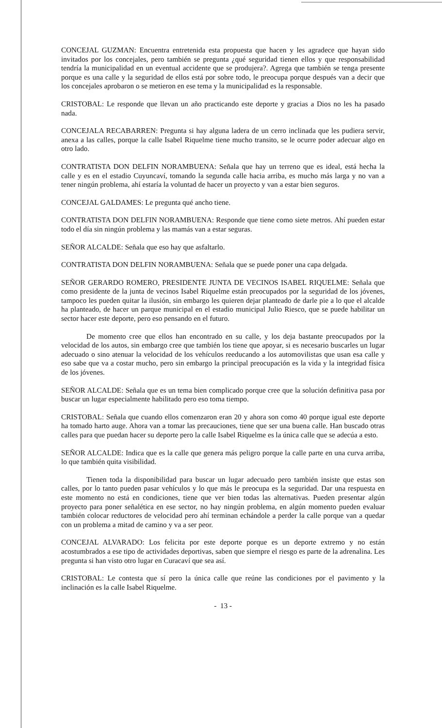CONCEJAL GUZMAN: Encuentra entretenida esta propuesta que hacen y les agradece que hayan sido invitados por los concejales, pero también se pregunta ¿qué seguridad tienen ellos y que responsabilidad tendría la municipalidad en un eventual accidente que se produjera?. Agrega que también se tenga presente porque es una calle y la seguridad de ellos está por sobre todo, le preocupa porque después van a decir que los concejales aprobaron o se metieron en ese tema y la municipalidad es la responsable.
CRISTOBAL: Le responde que llevan un año practicando este deporte y gracias a Dios no les ha pasado nada.
CONCEJALA RECABARREN: Pregunta si hay alguna ladera de un cerro inclinada que les pudiera servir, anexa a las calles, porque la calle Isabel Riquelme tiene mucho transito, se le ocurre poder adecuar algo en otro lado.
CONTRATISTA DON DELFIN NORAMBUENA: Señala que hay un terreno que es ideal, está hecha la calle y es en el estadio Cuyuncaví, tomando la segunda calle hacia arriba, es mucho más larga y no van a tener ningún problema, ahí estaría la voluntad de hacer un proyecto y van a estar bien seguros.
CONCEJAL GALDAMES: Le pregunta qué ancho tiene.
CONTRATISTA DON DELFIN NORAMBUENA: Responde que tiene como siete metros. Ahí pueden estar todo el día sin ningún problema y las mamás van a estar seguras.
SEÑOR ALCALDE: Señala que eso hay que asfaltarlo.
CONTRATISTA DON DELFIN NORAMBUENA: Señala que se puede poner una capa delgada.
SEÑOR GERARDO ROMERO, PRESIDENTE JUNTA DE VECINOS ISABEL RIQUELME: Señala que como presidente de la junta de vecinos Isabel Riquelme están preocupados por la seguridad de los jóvenes, tampoco les pueden quitar la ilusión, sin embargo les quieren dejar planteado de darle pie a lo que el alcalde ha planteado, de hacer un parque municipal en el estadio municipal Julio Riesco, que se puede habilitar un sector hacer este deporte, pero eso pensando en el futuro.
De momento cree que ellos han encontrado en su calle, y los deja bastante preocupados por la velocidad de los autos, sin embargo cree que también los tiene que apoyar, si es necesario buscarles un lugar adecuado o sino atenuar la velocidad de los vehículos reeducando a los automovilistas que usan esa calle y eso sabe que va a costar mucho, pero sin embargo la principal preocupación es la vida y la integridad física de los jóvenes.
SEÑOR ALCALDE: Señala que es un tema bien complicado porque cree que la solución definitiva pasa por buscar un lugar especialmente habilitado pero eso toma tiempo.
CRISTOBAL: Señala que cuando ellos comenzaron eran 20 y ahora son como 40 porque igual este deporte ha tomado harto auge. Ahora van a tomar las precauciones, tiene que ser una buena calle. Han buscado otras calles para que puedan hacer su deporte pero la calle Isabel Riquelme es la única calle que se adecúa a esto.
SEÑOR ALCALDE: Indica que es la calle que genera más peligro porque la calle parte en una curva arriba, lo que también quita visibilidad.
Tienen toda la disponibilidad para buscar un lugar adecuado pero también insiste que estas son calles, por lo tanto pueden pasar vehículos y lo que más le preocupa es la seguridad. Dar una respuesta en este momento no está en condiciones, tiene que ver bien todas las alternativas. Pueden presentar algún proyecto para poner señalética en ese sector, no hay ningún problema, en algún momento pueden evaluar también colocar reductores de velocidad pero ahí terminan echándole a perder la calle porque van a quedar con un problema a mitad de camino y va a ser peor.
CONCEJAL ALVARADO: Los felicita por este deporte porque es un deporte extremo y no están acostumbrados a ese tipo de actividades deportivas, saben que siempre el riesgo es parte de la adrenalina. Les pregunta si han visto otro lugar en Curacaví que sea así.
CRISTOBAL: Le contesta que sí pero la única calle que reúne las condiciones por el pavimento y la inclinación es la calle Isabel Riquelme.
- 13 -